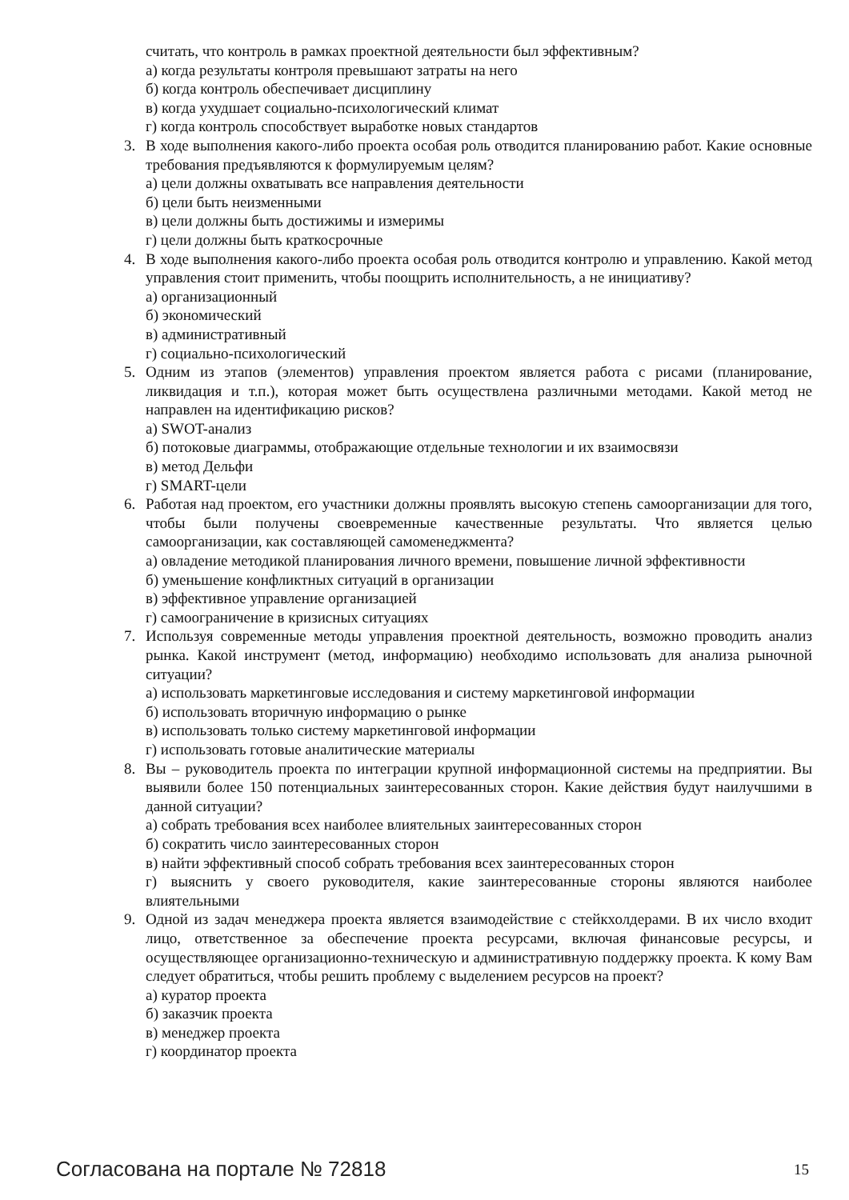считать, что контроль в рамках проектной деятельности был эффективным?
а) когда результаты контроля превышают затраты на него
б) когда контроль обеспечивает дисциплину
в) когда ухудшает социально-психологический климат
г) когда контроль способствует выработке новых стандартов
3. В ходе выполнения какого-либо проекта особая роль отводится планированию работ. Какие основные требования предъявляются к формулируемым целям?
а) цели должны охватывать все направления деятельности
б) цели быть неизменными
в) цели должны быть достижимы и измеримы
г) цели должны быть краткосрочные
4. В ходе выполнения какого-либо проекта особая роль отводится контролю и управлению. Какой метод управления стоит применить, чтобы поощрить исполнительность, а не инициативу?
а) организационный
б) экономический
в) административный
г) социально-психологический
5. Одним из этапов (элементов) управления проектом является работа с рисами (планирование, ликвидация и т.п.), которая может быть осуществлена различными методами. Какой метод не направлен на идентификацию рисков?
а) SWOT-анализ
б) потоковые диаграммы, отображающие отдельные технологии и их взаимосвязи
в) метод Дельфи
г) SMART-цели
6. Работая над проектом, его участники должны проявлять высокую степень самоорганизации для того, чтобы были получены своевременные качественные результаты. Что является целью самоорганизации, как составляющей самоменеджмента?
а) овладение методикой планирования личного времени, повышение личной эффективности
б) уменьшение конфликтных ситуаций в организации
в) эффективное управление организацией
г) самоограничение в кризисных ситуациях
7. Используя современные методы управления проектной деятельность, возможно проводить анализ рынка. Какой инструмент (метод, информацию) необходимо использовать для анализа рыночной ситуации?
а) использовать маркетинговые исследования и систему маркетинговой информации
б) использовать вторичную информацию о рынке
в) использовать только систему маркетинговой информации
г) использовать готовые аналитические материалы
8. Вы – руководитель проекта по интеграции крупной информационной системы на предприятии. Вы выявили более 150 потенциальных заинтересованных сторон. Какие действия будут наилучшими в данной ситуации?
а) собрать требования всех наиболее влиятельных заинтересованных сторон
б) сократить число заинтересованных сторон
в) найти эффективный способ собрать требования всех заинтересованных сторон
г) выяснить у своего руководителя, какие заинтересованные стороны являются наиболее влиятельными
9. Одной из задач менеджера проекта является взаимодействие с стейкхолдерами. В их число входит лицо, ответственное за обеспечение проекта ресурсами, включая финансовые ресурсы, и осуществляющее организационно-техническую и административную поддержку проекта. К кому Вам следует обратиться, чтобы решить проблему с выделением ресурсов на проект?
а) куратор проекта
б) заказчик проекта
в) менеджер проекта
г) координатор проекта
Согласована на портале № 72818 15